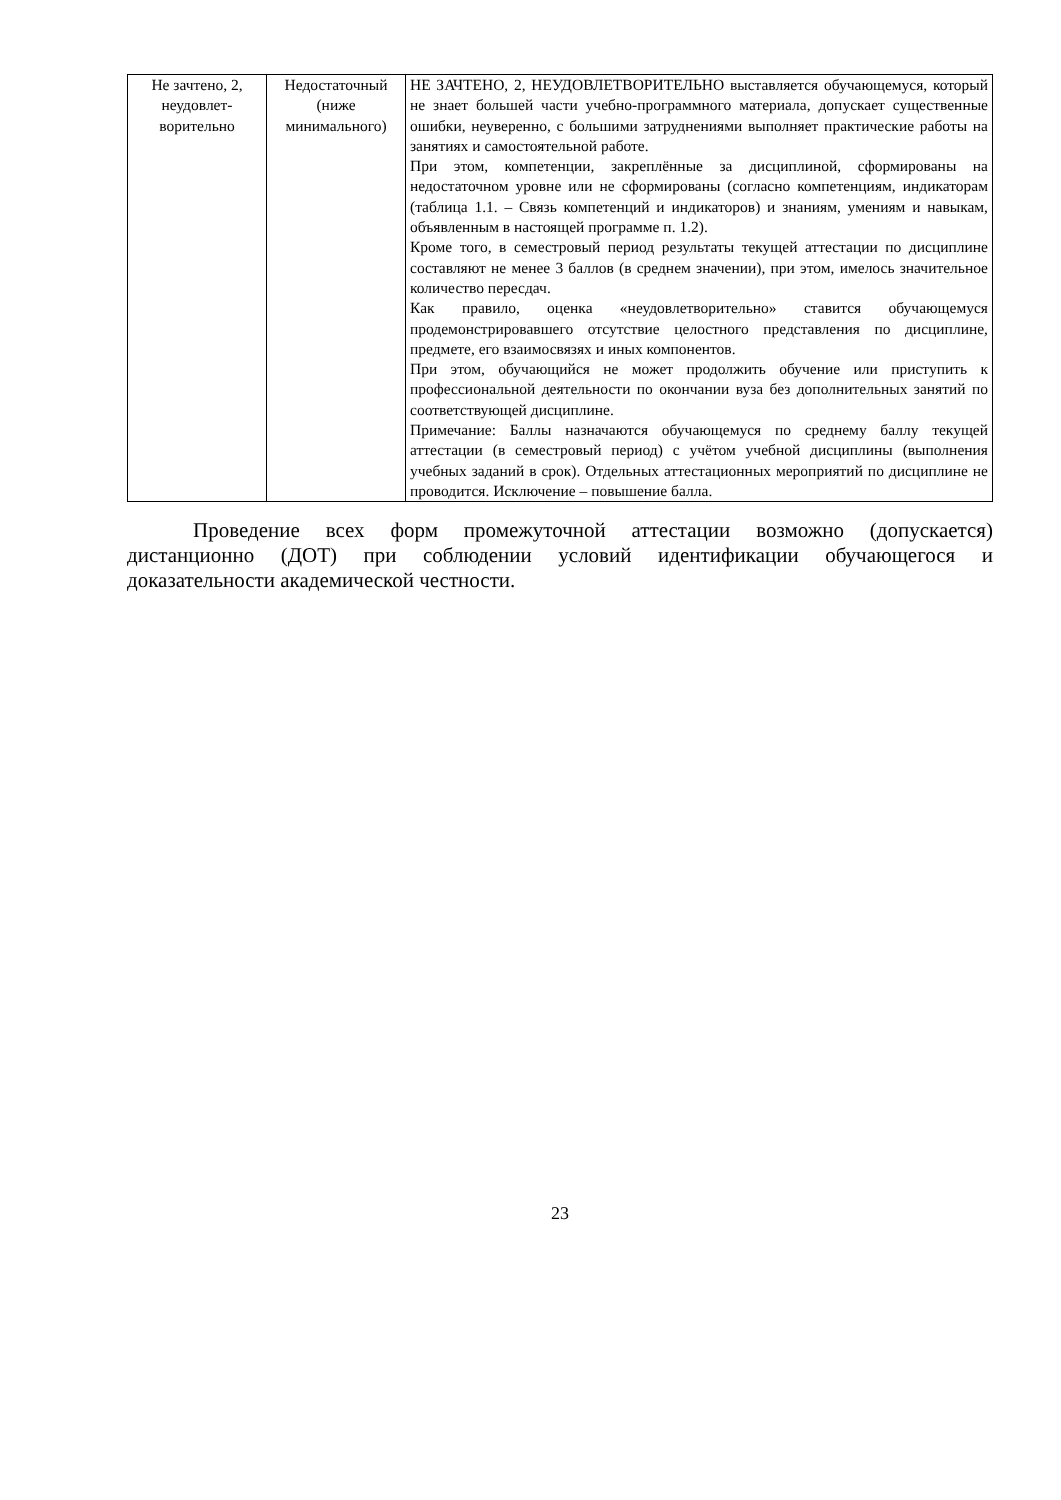| Не зачтено, 2, неудовлет-ворительно | Недостаточный (ниже минимального) | НЕ ЗАЧТЕНО, 2, НЕУДОВЛЕТВОРИТЕЛЬНО выставляется обучающемуся, который не знает большей части учебно-программного материала, допускает существенные ошибки, неуверенно, с большими затруднениями выполняет практические работы на занятиях и самостоятельной работе. При этом, компетенции, закреплённые за дисциплиной, сформированы на недостаточном уровне или не сформированы (согласно компетенциям, индикаторам (таблица 1.1. – Связь компетенций и индикаторов) и знаниям, умениям и навыкам, объявленным в настоящей программе п. 1.2). Кроме того, в семестровый период результаты текущей аттестации по дисциплине составляют не менее 3 баллов (в среднем значении), при этом, имелось значительное количество пересдач. Как правило, оценка «неудовлетворительно» ставится обучающемуся продемонстрировавшего отсутствие целостного представления по дисциплине, предмете, его взаимосвязях и иных компонентов. При этом, обучающийся не может продолжить обучение или приступить к профессиональной деятельности по окончании вуза без дополнительных занятий по соответствующей дисциплине. Примечание: Баллы назначаются обучающемуся по среднему баллу текущей аттестации (в семестровый период) с учётом учебной дисциплины (выполнения учебных заданий в срок). Отдельных аттестационных мероприятий по дисциплине не проводится. Исключение – повышение балла. |
Проведение всех форм промежуточной аттестации возможно (допускается) дистанционно (ДОТ) при соблюдении условий идентификации обучающегося и доказательности академической честности.
23